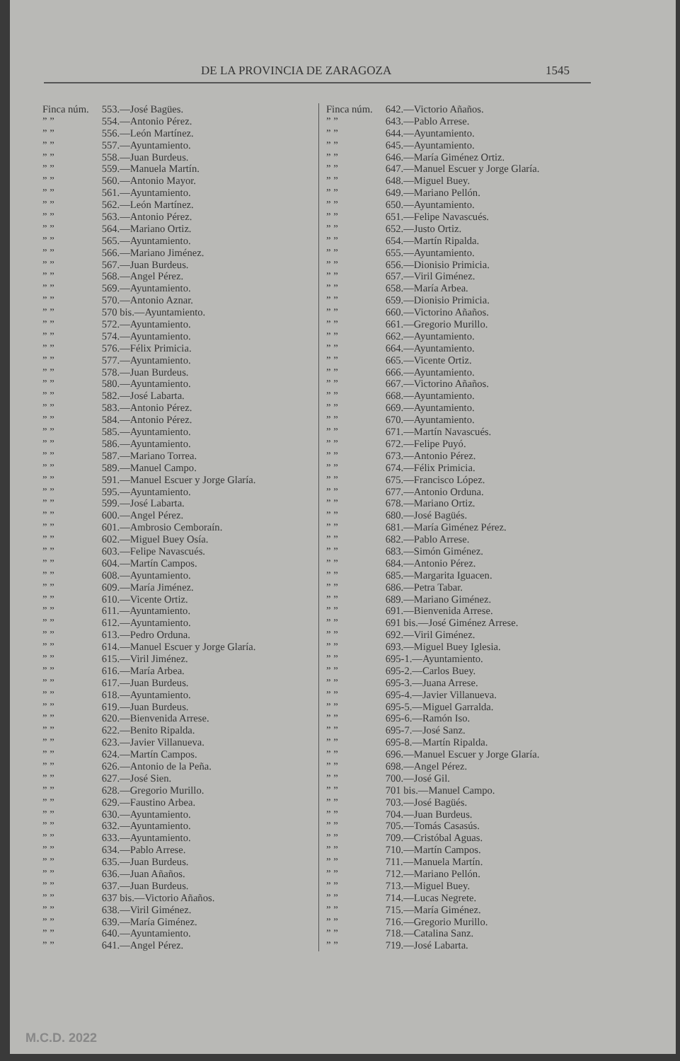DE LA PROVINCIA DE ZARAGOZA 1545
Finca núm. 553.—José Bagües.
” ” 554.—Antonio Pérez.
” ” 556.—León Martínez.
” ” 557.—Ayuntamiento.
” ” 558.—Juan Burdeus.
” ” 559.—Manuela Martín.
” ” 560.—Antonio Mayor.
” ” 561.—Ayuntamiento.
” ” 562.—León Martínez.
” ” 563.—Antonio Pérez.
” ” 564.—Mariano Ortiz.
” ” 565.—Ayuntamiento.
” ” 566.—Mariano Jiménez.
” ” 567.—Juan Burdeus.
” ” 568.—Angel Pérez.
” ” 569.—Ayuntamiento.
” ” 570.—Antonio Aznar.
” ” 570 bis.—Ayuntamiento.
” ” 572.—Ayuntamiento.
” ” 574.—Ayuntamiento.
” ” 576.—Félix Primicia.
” ” 577.—Ayuntamiento.
” ” 578.—Juan Burdeus.
” ” 580.—Ayuntamiento.
” ” 582.—José Labarta.
” ” 583.—Antonio Pérez.
” ” 584.—Antonio Pérez.
” ” 585.—Ayuntamiento.
” ” 586.—Ayuntamiento.
” ” 587.—Mariano Torrea.
” ” 589.—Manuel Campo.
” ” 591.—Manuel Escuer y Jorge Glaría.
” ” 595.—Ayuntamiento.
” ” 599.—José Labarta.
” ” 600.—Angel Pérez.
” ” 601.—Ambrosio Cemboraín.
” ” 602.—Miguel Buey Osía.
” ” 603.—Felipe Navascués.
” ” 604.—Martín Campos.
” ” 608.—Ayuntamiento.
” ” 609.—María Jiménez.
” ” 610.—Vicente Ortiz.
” ” 611.—Ayuntamiento.
” ” 612.—Ayuntamiento.
” ” 613.—Pedro Orduna.
” ” 614.—Manuel Escuer y Jorge Glaría.
” ” 615.—Viril Jiménez.
” ” 616.—María Arbea.
” ” 617.—Juan Burdeus.
” ” 618.—Ayuntamiento.
” ” 619.—Juan Burdeus.
” ” 620.—Bienvenida Arrese.
” ” 622.—Benito Ripalda.
” ” 623.—Javier Villanueva.
” ” 624.—Martín Campos.
” ” 626.—Antonio de la Peña.
” ” 627.—José Sien.
” ” 628.—Gregorio Murillo.
” ” 629.—Faustino Arbea.
” ” 630.—Ayuntamiento.
” ” 632.—Ayuntamiento.
” ” 633.—Ayuntamiento.
” ” 634.—Pablo Arrese.
” ” 635.—Juan Burdeus.
” ” 636.—Juan Añaños.
” ” 637.—Juan Burdeus.
” ” 637 bis.—Victorio Añaños.
” ” 638.—Viril Giménez.
” ” 639.—María Giménez.
” ” 640.—Ayuntamiento.
” ” 641.—Angel Pérez.
Finca núm. 642.—Victorio Añaños.
” ” 643.—Pablo Arrese.
” ” 644.—Ayuntamiento.
” ” 645.—Ayuntamiento.
” ” 646.—María Giménez Ortiz.
” ” 647.—Manuel Escuer y Jorge Glaría.
” ” 648.—Miguel Buey.
” ” 649.—Mariano Pellón.
” ” 650.—Ayuntamiento.
” ” 651.—Felipe Navascués.
” ” 652.—Justo Ortiz.
” ” 654.—Martín Ripalda.
” ” 655.—Ayuntamiento.
” ” 656.—Dionisio Primicia.
” ” 657.—Viril Giménez.
” ” 658.—María Arbea.
” ” 659.—Dionisio Primicia.
” ” 660.—Victorino Añaños.
” ” 661.—Gregorio Murillo.
” ” 662.—Ayuntamiento.
” ” 664.—Ayuntamiento.
” ” 665.—Vicente Ortiz.
” ” 666.—Ayuntamiento.
” ” 667.—Victorino Añaños.
” ” 668.—Ayuntamiento.
” ” 669.—Ayuntamiento.
” ” 670.—Ayuntamiento.
” ” 671.—Martín Navascués.
” ” 672.—Felipe Puyó.
” ” 673.—Antonio Pérez.
” ” 674.—Félix Primicia.
” ” 675.—Francisco López.
” ” 677.—Antonio Orduna.
” ” 678.—Mariano Ortiz.
” ” 680.—José Bagüés.
” ” 681.—María Giménez Pérez.
” ” 682.—Pablo Arrese.
” ” 683.—Simón Giménez.
” ” 684.—Antonio Pérez.
” ” 685.—Margarita Iguacen.
” ” 686.—Petra Tabar.
” ” 689.—Mariano Giménez.
” ” 691.—Bienvenida Arrese.
” ” 691 bis.—José Giménez Arrese.
” ” 692.—Viril Giménez.
” ” 693.—Miguel Buey Iglesia.
” ” 695-1.—Ayuntamiento.
” ” 695-2.—Carlos Buey.
” ” 695-3.—Juana Arrese.
” ” 695-4.—Javier Villanueva.
” ” 695-5.—Miguel Garralda.
” ” 695-6.—Ramón Iso.
” ” 695-7.—José Sanz.
” ” 695-8.—Martín Ripalda.
” ” 696.—Manuel Escuer y Jorge Glaría.
” ” 698.—Angel Pérez.
” ” 700.—José Gil.
” ” 701 bis.—Manuel Campo.
” ” 703.—José Bagüés.
” ” 704.—Juan Burdeus.
” ” 705.—Tomás Casasús.
” ” 709.—Cristóbal Aguas.
” ” 710.—Martín Campos.
” ” 711.—Manuela Martín.
” ” 712.—Mariano Pellón.
” ” 713.—Miguel Buey.
” ” 714.—Lucas Negrete.
” ” 715.—María Giménez.
” ” 716.—Gregorio Murillo.
” ” 718.—Catalina Sanz.
” ” 719.—José Labarta.
M.C.D. 2022